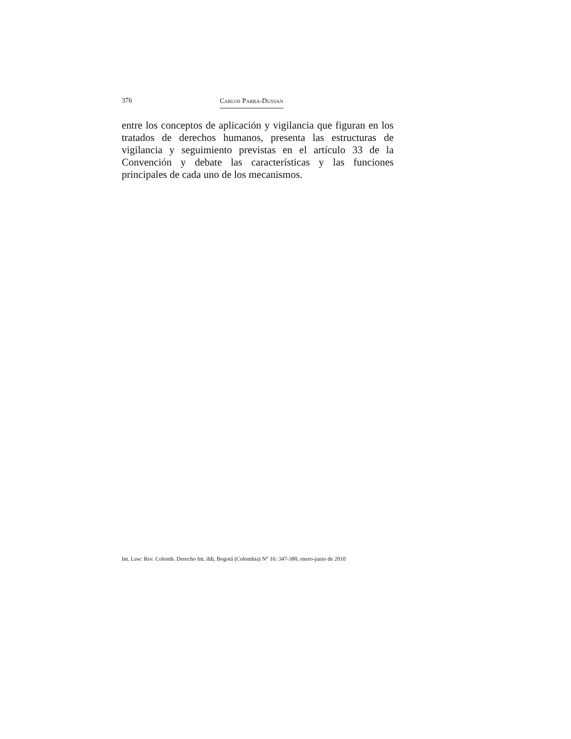376 Carlos Parra-Dussan
entre los conceptos de aplicación y vigilancia que figuran en los tratados de derechos humanos, presenta las estructuras de vigilancia y seguimiento previstas en el artículo 33 de la Convención y debate las características y las funciones principales de cada uno de los mecanismos.
Int. Law: Rev. Colomb. Derecho Int. ildi, Bogotá (Colombia) N° 16: 347-380, enero-junio de 2010